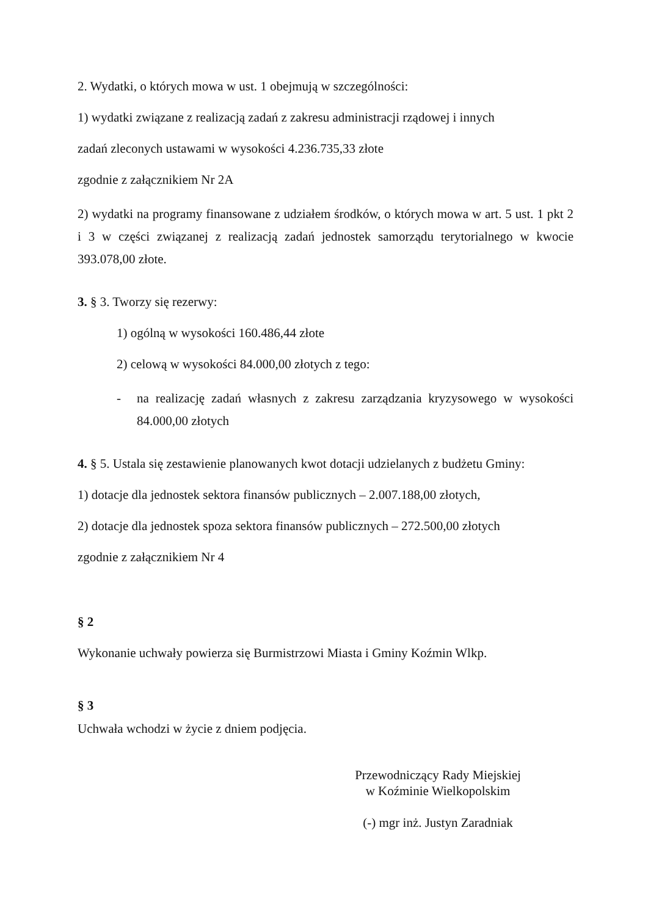2. Wydatki, o których mowa w ust. 1 obejmują w szczególności:
1) wydatki związane z realizacją zadań z zakresu administracji rządowej i innych
zadań zleconych ustawami w wysokości 4.236.735,33 złote
zgodnie z załącznikiem Nr 2A
2) wydatki na programy finansowane z udziałem środków, o których mowa w art. 5 ust. 1 pkt 2 i 3 w części związanej z realizacją zadań jednostek samorządu terytorialnego w kwocie 393.078,00 złote.
3. § 3. Tworzy się rezerwy:
1) ogólną w wysokości 160.486,44 złote
2) celową w wysokości 84.000,00 złotych z tego:
- na realizację zadań własnych z zakresu zarządzania kryzysowego w wysokości 84.000,00 złotych
4. § 5. Ustala się zestawienie planowanych kwot dotacji udzielanych z budżetu Gminy:
1) dotacje dla jednostek sektora finansów publicznych – 2.007.188,00 złotych,
2) dotacje dla jednostek spoza sektora finansów publicznych – 272.500,00 złotych
zgodnie z załącznikiem Nr 4
§ 2
Wykonanie uchwały powierza się Burmistrzowi Miasta i Gminy Koźmin Wlkp.
§ 3
Uchwała wchodzi w życie z dniem podjęcia.
Przewodniczący Rady Miejskiej
w Koźminie Wielkopolskim
(-) mgr inż. Justyn Zaradniak